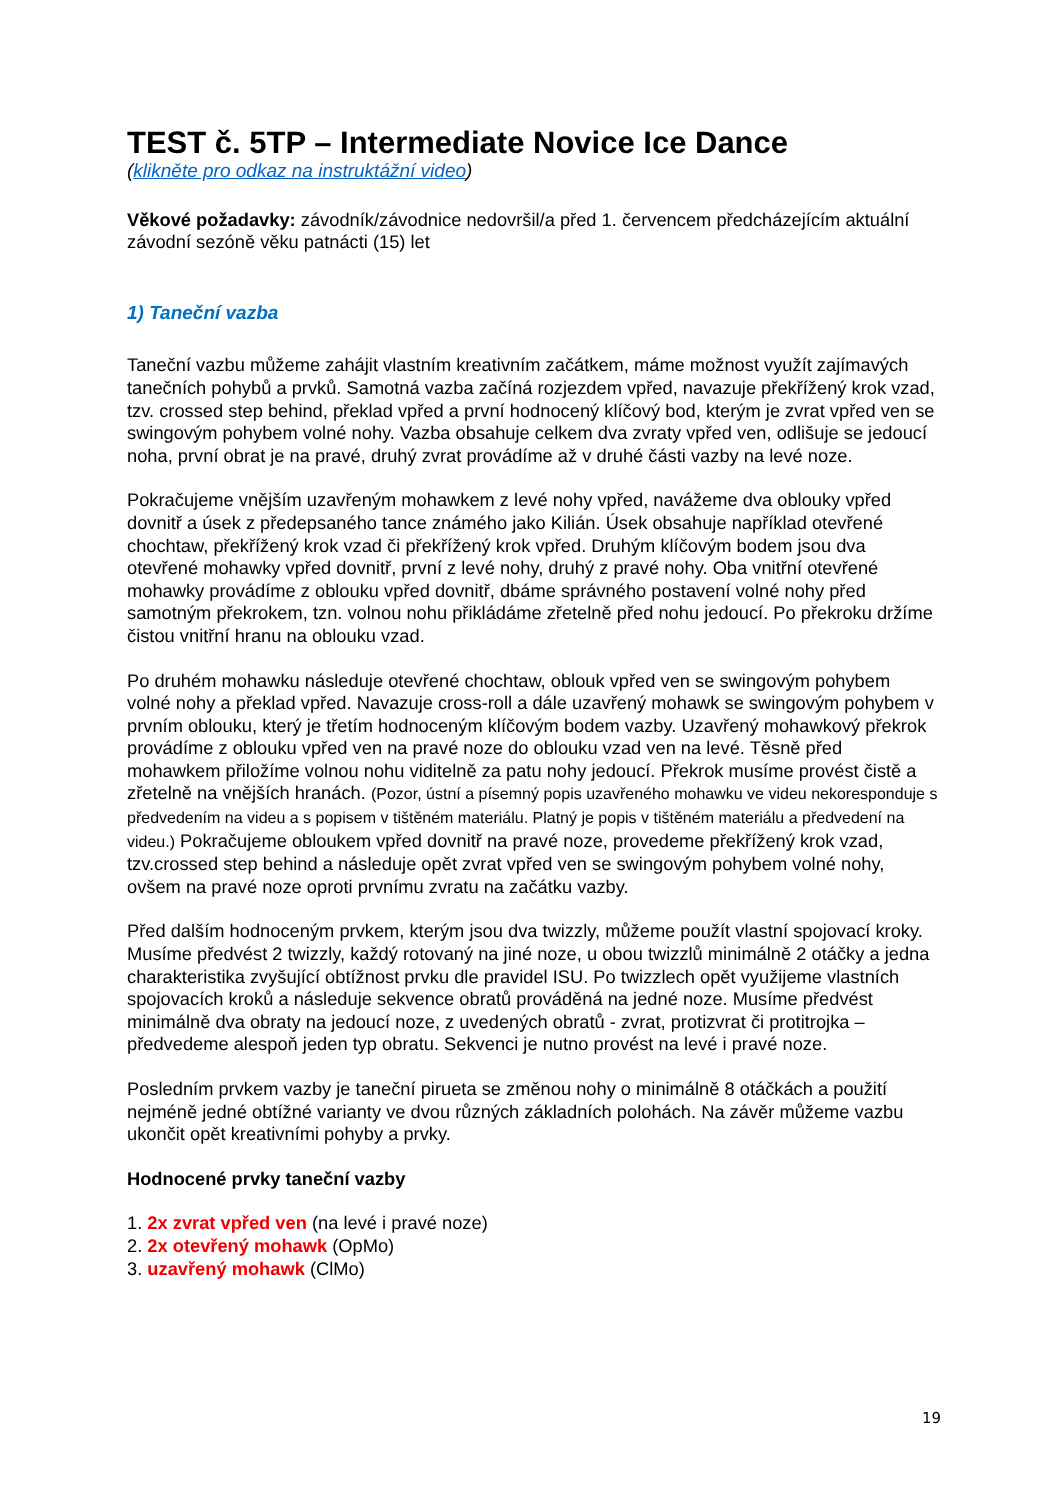TEST č. 5TP – Intermediate Novice Ice Dance
(klikněte pro odkaz na instruktážní video)
Věkové požadavky: závodník/závodnice nedovršil/a před 1. červencem předcházejícím aktuální závodní sezóně věku patnácti (15) let
1) Taneční vazba
Taneční vazbu můžeme zahájit vlastním kreativním začátkem, máme možnost využít zajímavých tanečních pohybů a prvků. Samotná vazba začíná rozjezdem vpřed, navazuje překřížený krok vzad, tzv. crossed step behind, překlad vpřed a první hodnocený klíčový bod, kterým je zvrat vpřed ven se swingovým pohybem volné nohy. Vazba obsahuje celkem dva zvraty vpřed ven, odlišuje se jedoucí noha, první obrat je na pravé, druhý zvrat provádíme až v druhé části vazby na levé noze.
Pokračujeme vnějším uzavřeným mohawkem z levé nohy vpřed, navážeme dva oblouky vpřed dovnitř a úsek z předepsaného tance známého jako Kilián. Úsek obsahuje například otevřené chochtaw, překřížený krok vzad či překřížený krok vpřed. Druhým klíčovým bodem jsou dva otevřené mohawky vpřed dovnitř, první z levé nohy, druhý z pravé nohy. Oba vnitřní otevřené mohawky provádíme z oblouku vpřed dovnitř, dbáme správného postavení volné nohy před samotným překrokem, tzn. volnou nohu přikládáme zřetelně před nohu jedoucí. Po překroku držíme čistou vnitřní hranu na oblouku vzad.
Po druhém mohawku následuje otevřené chochtaw, oblouk vpřed ven se swingovým pohybem volné nohy a překlad vpřed. Navazuje cross-roll a dále uzavřený mohawk se swingovým pohybem v prvním oblouku, který je třetím hodnoceným klíčovým bodem vazby. Uzavřený mohawkový překrok provádíme z oblouku vpřed ven na pravé noze do oblouku vzad ven na levé. Těsně před mohawkem přiložíme volnou nohu viditelně za patu nohy jedoucí. Překrok musíme provést čistě a zřetelně na vnějších hranách. (Pozor, ústní a písemný popis uzavřeného mohawku ve videu nekoresponduje s předvedením na videu a s popisem v tištěném materiálu. Platný je popis v tištěném materiálu a předvedení na videu.) Pokračujeme obloukem vpřed dovnitř na pravé noze, provedeme překřížený krok vzad, tzv.crossed step behind a následuje opět zvrat vpřed ven se swingovým pohybem volné nohy, ovšem na pravé noze oproti prvnímu zvratu na začátku vazby.
Před dalším hodnoceným prvkem, kterým jsou dva twizzly, můžeme použít vlastní spojovací kroky. Musíme předvést 2 twizzly, každý rotovaný na jiné noze, u obou twizzlů minimálně 2 otáčky a jedna charakteristika zvyšující obtížnost prvku dle pravidel ISU. Po twizzlech opět využijeme vlastních spojovacích kroků a následuje sekvence obratů prováděná na jedné noze. Musíme předvést minimálně dva obraty na jedoucí noze, z uvedených obratů - zvrat, protizvrat či protitrojka – předvedeme alespoň jeden typ obratu. Sekvenci je nutno provést na levé i pravé noze.
Posledním prvkem vazby je taneční pirueta se změnou nohy o minimálně 8 otáčkách a použití nejméně jedné obtížné varianty ve dvou různých základních polohách. Na závěr můžeme vazbu ukončit opět kreativními pohyby a prvky.
Hodnocené prvky taneční vazby
1. 2x zvrat vpřed ven (na levé i pravé noze)
2. 2x otevřený mohawk (OpMo)
3. uzavřený mohawk (ClMo)
19